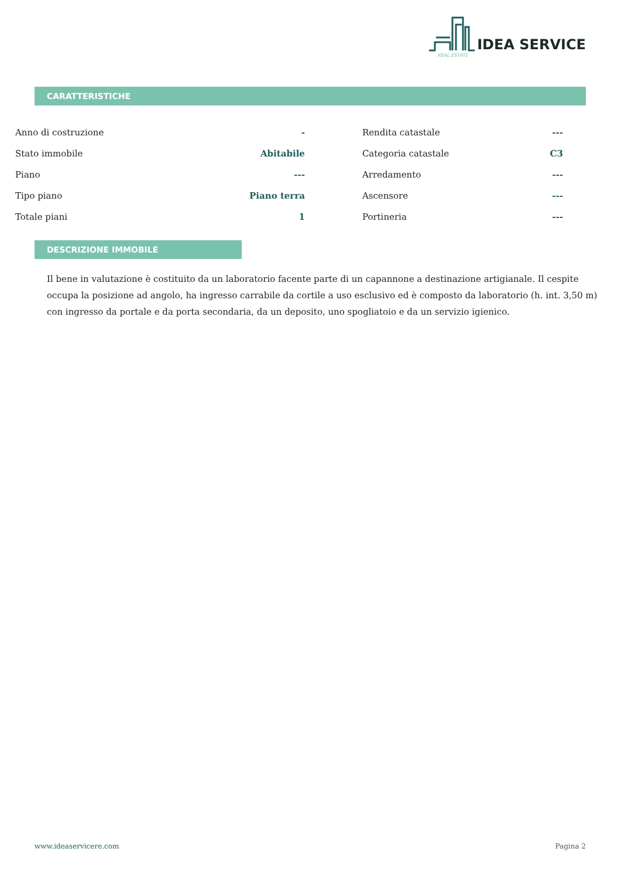IDEA SERVICE
REAL ESTATE
CARATTERISTICHE
| Anno di costruzione | - | | Rendita catastale | --- |
| Stato immobile | Abitabile | | Categoria catastale | C3 |
| Piano | --- | | Arredamento | --- |
| Tipo piano | Piano terra | | Ascensore | --- |
| Totale piani | 1 | | Portineria | --- |
DESCRIZIONE IMMOBILE
Il bene in valutazione è costituito da un laboratorio facente parte di un capannone a destinazione artigianale. Il cespite occupa la posizione ad angolo, ha ingresso carrabile da cortile a uso esclusivo ed è composto da laboratorio (h. int. 3,50 m) con ingresso da portale e da porta secondaria, da un deposito, uno spogliatoio e da un servizio igienico.
www.ideaservicere.com Pagina 2